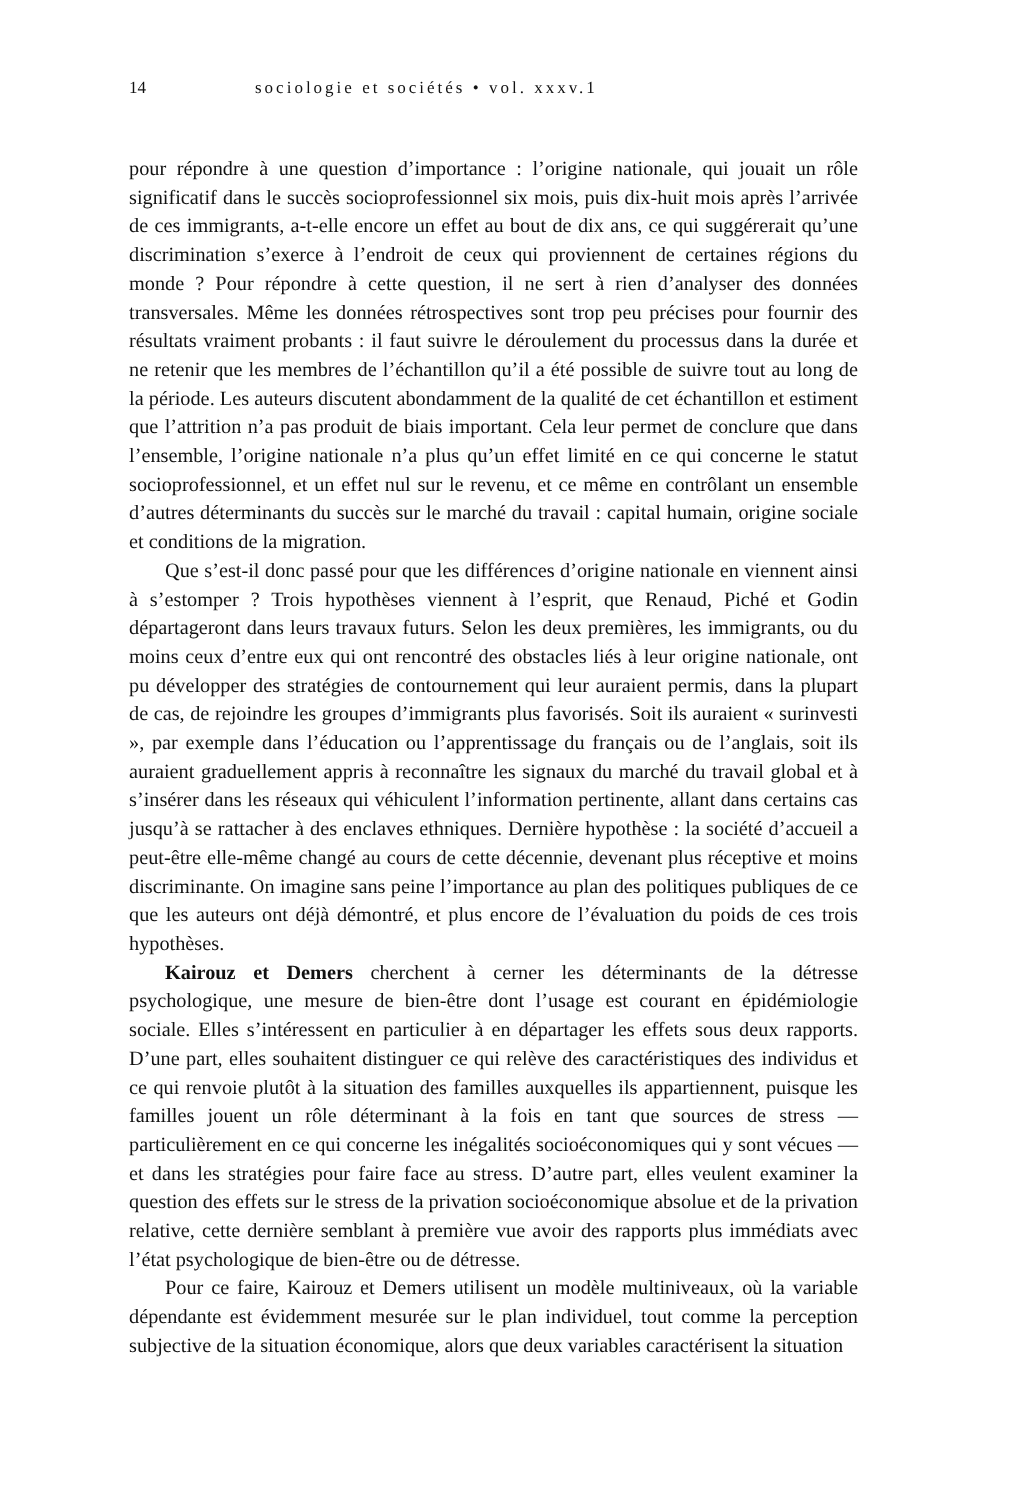14 sociologie et sociétés • vol. xxxv.1
pour répondre à une question d’importance : l’origine nationale, qui jouait un rôle significatif dans le succès socioprofessionnel six mois, puis dix-huit mois après l’arrivée de ces immigrants, a-t-elle encore un effet au bout de dix ans, ce qui suggérerait qu’une discrimination s’exerce à l’endroit de ceux qui proviennent de certaines régions du monde ? Pour répondre à cette question, il ne sert à rien d’analyser des données transversales. Même les données rétrospectives sont trop peu précises pour fournir des résultats vraiment probants : il faut suivre le déroulement du processus dans la durée et ne retenir que les membres de l’échantillon qu’il a été possible de suivre tout au long de la période. Les auteurs discutent abondamment de la qualité de cet échantillon et estiment que l’attrition n’a pas produit de biais important. Cela leur permet de conclure que dans l’ensemble, l’origine nationale n’a plus qu’un effet limité en ce qui concerne le statut socioprofessionnel, et un effet nul sur le revenu, et ce même en contrôlant un ensemble d’autres déterminants du succès sur le marché du travail : capital humain, origine sociale et conditions de la migration.
Que s’est-il donc passé pour que les différences d’origine nationale en viennent ainsi à s’estomper ? Trois hypothèses viennent à l’esprit, que Renaud, Piché et Godin départageront dans leurs travaux futurs. Selon les deux premières, les immigrants, ou du moins ceux d’entre eux qui ont rencontré des obstacles liés à leur origine nationale, ont pu développer des stratégies de contournement qui leur auraient permis, dans la plupart de cas, de rejoindre les groupes d’immigrants plus favorisés. Soit ils auraient « surinvesti », par exemple dans l’éducation ou l’apprentissage du français ou de l’anglais, soit ils auraient graduellement appris à reconnaître les signaux du marché du travail global et à s’insérer dans les réseaux qui véhiculent l’information pertinente, allant dans certains cas jusqu’à se rattacher à des enclaves ethniques. Dernière hypothèse : la société d’accueil a peut-être elle-même changé au cours de cette décennie, devenant plus réceptive et moins discriminante. On imagine sans peine l’importance au plan des politiques publiques de ce que les auteurs ont déjà démontré, et plus encore de l’évaluation du poids de ces trois hypothèses.
Kairouz et Demers cherchent à cerner les déterminants de la détresse psychologique, une mesure de bien-être dont l’usage est courant en épidémiologie sociale. Elles s’intéressent en particulier à en départager les effets sous deux rapports. D’une part, elles souhaitent distinguer ce qui relève des caractéristiques des individus et ce qui renvoie plutôt à la situation des familles auxquelles ils appartiennent, puisque les familles jouent un rôle déterminant à la fois en tant que sources de stress — particulièrement en ce qui concerne les inégalités socioéconomiques qui y sont vécues — et dans les stratégies pour faire face au stress. D’autre part, elles veulent examiner la question des effets sur le stress de la privation socioéconomique absolue et de la privation relative, cette dernière semblant à première vue avoir des rapports plus immédiats avec l’état psychologique de bien-être ou de détresse.
Pour ce faire, Kairouz et Demers utilisent un modèle multiniveaux, où la variable dépendante est évidemment mesurée sur le plan individuel, tout comme la perception subjective de la situation économique, alors que deux variables caractérisent la situation